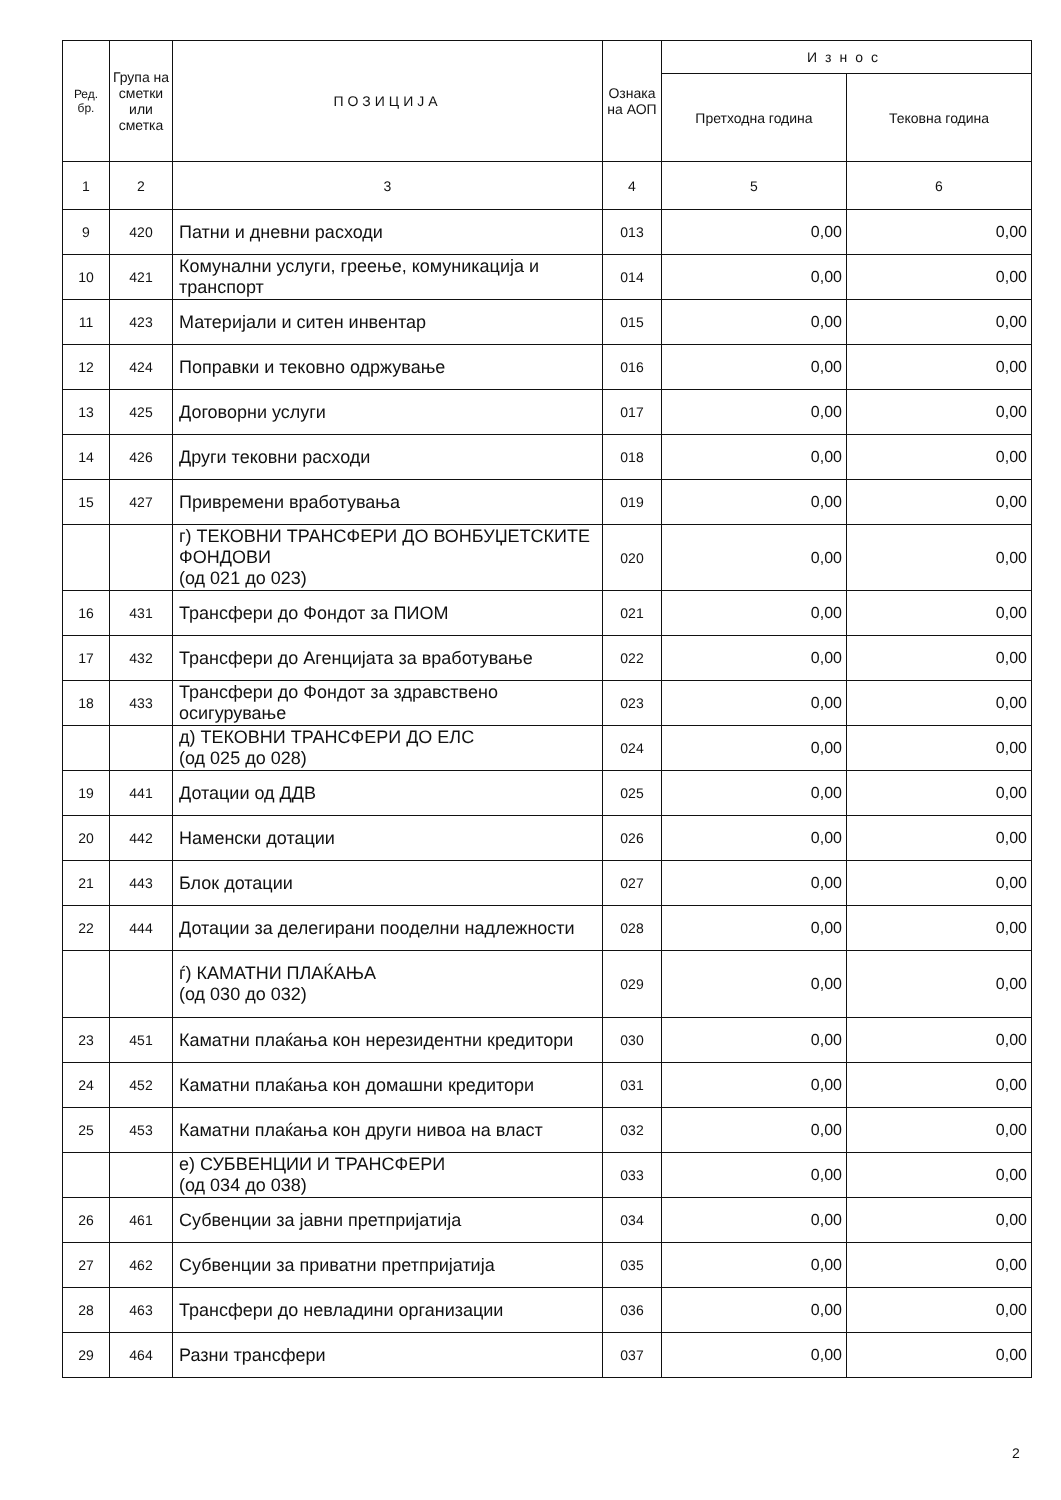| Ред. бр. | Група на сметки или сметка | ПОЗИЦИЈА | Ознака на АОП | Износ | |
| --- | --- | --- | --- | --- | --- |
| | | | | Претходна година | Тековна година |
| 1 | 2 | 3 | 4 | 5 | 6 |
| 9 | 420 | Патни и дневни расходи | 013 | 0,00 | 0,00 |
| 10 | 421 | Комунални услуги, греење, комуникација и транспорт | 014 | 0,00 | 0,00 |
| 11 | 423 | Материјали и ситен инвентар | 015 | 0,00 | 0,00 |
| 12 | 424 | Поправки и тековно одржување | 016 | 0,00 | 0,00 |
| 13 | 425 | Договорни услуги | 017 | 0,00 | 0,00 |
| 14 | 426 | Други тековни расходи | 018 | 0,00 | 0,00 |
| 15 | 427 | Привремени вработувања | 019 | 0,00 | 0,00 |
| | | г) ТЕКОВНИ ТРАНСФЕРИ ДО ВОНБУЏЕТСКИТЕ ФОНДОВИ (од 021 до 023) | 020 | 0,00 | 0,00 |
| 16 | 431 | Трансфери до Фондот за ПИОМ | 021 | 0,00 | 0,00 |
| 17 | 432 | Трансфери до Агенцијата за вработување | 022 | 0,00 | 0,00 |
| 18 | 433 | Трансфери до Фондот за здравствено осигурување | 023 | 0,00 | 0,00 |
| | | д) ТЕКОВНИ ТРАНСФЕРИ ДО ЕЛС (од 025 до 028) | 024 | 0,00 | 0,00 |
| 19 | 441 | Дотации од ДДВ | 025 | 0,00 | 0,00 |
| 20 | 442 | Наменски дотации | 026 | 0,00 | 0,00 |
| 21 | 443 | Блок дотации | 027 | 0,00 | 0,00 |
| 22 | 444 | Дотации за делегирани пооделни надлежности | 028 | 0,00 | 0,00 |
| | | ѓ) КАМАТНИ ПЛАЌАЊА (од 030 до 032) | 029 | 0,00 | 0,00 |
| 23 | 451 | Каматни плаќања кон нерезидентни кредитори | 030 | 0,00 | 0,00 |
| 24 | 452 | Каматни плаќања кон домашни кредитори | 031 | 0,00 | 0,00 |
| 25 | 453 | Каматни плаќања кон други нивоа на власт | 032 | 0,00 | 0,00 |
| | | е) СУБВЕНЦИИ И ТРАНСФЕРИ (од 034 до 038) | 033 | 0,00 | 0,00 |
| 26 | 461 | Субвенции за јавни претпријатија | 034 | 0,00 | 0,00 |
| 27 | 462 | Субвенции за приватни претпријатија | 035 | 0,00 | 0,00 |
| 28 | 463 | Трансфери до невладини организации | 036 | 0,00 | 0,00 |
| 29 | 464 | Разни трансфери | 037 | 0,00 | 0,00 |
2